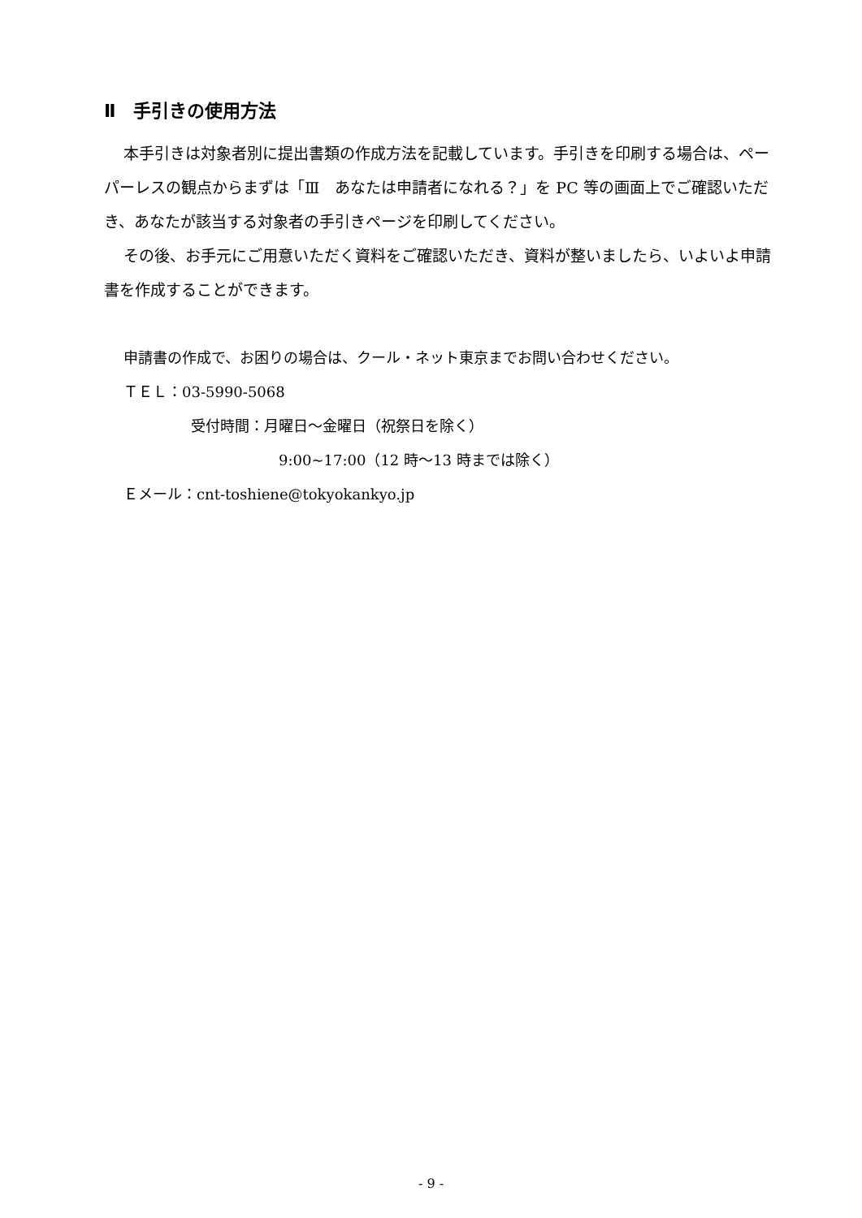Ⅱ　手引きの使用方法
本手引きは対象者別に提出書類の作成方法を記載しています。手引きを印刷する場合は、ペーパーレスの観点からまずは「Ⅲ　あなたは申請者になれる？」を PC 等の画面上でご確認いただき、あなたが該当する対象者の手引きページを印刷してください。
その後、お手元にご用意いただく資料をご確認いただき、資料が整いましたら、いよいよ申請書を作成することができます。
申請書の作成で、お困りの場合は、クール・ネット東京までお問い合わせください。
ＴＥＬ：03-5990-5068
受付時間：月曜日～金曜日（祝祭日を除く）
9:00~17:00（12 時～13 時までは除く）
Ｅメール：cnt-toshiene@tokyokankyo.jp
- 9 -